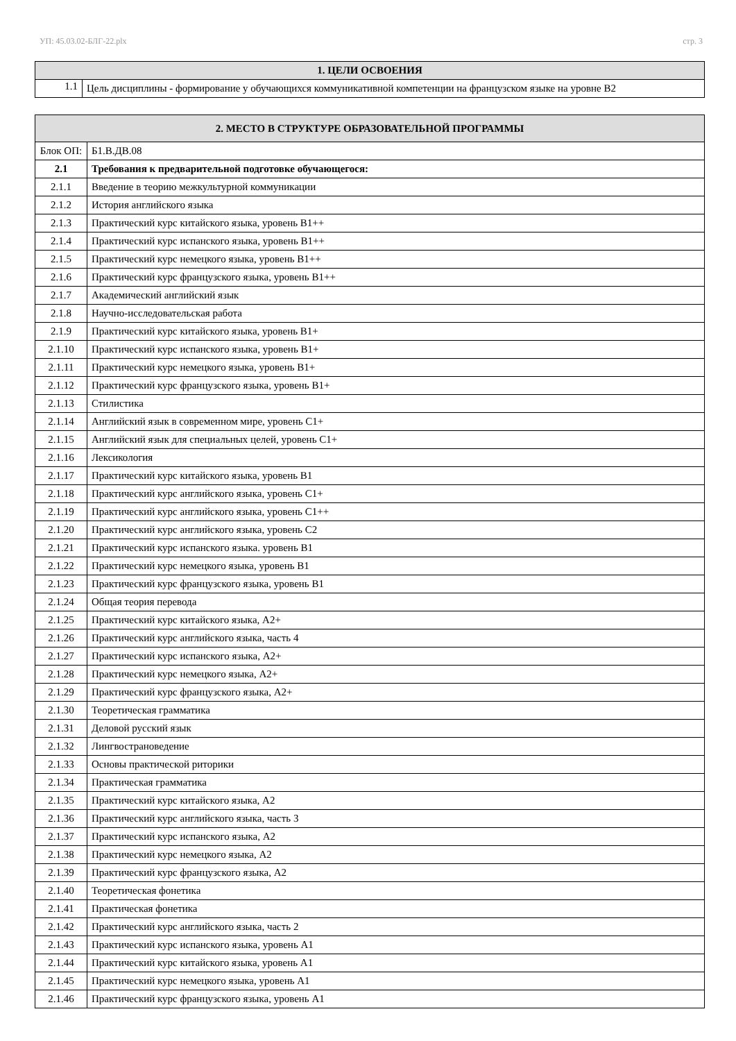УП: 45.03.02-БЛГ-22.plx стр. 3
| 1. ЦЕЛИ ОСВОЕНИЯ | |
| --- | --- |
| 1.1 | Цель дисциплины - формирование у обучающихся коммуникативной компетенции на французском языке на уровне B2 |
| 2. МЕСТО В СТРУКТУРЕ ОБРАЗОВАТЕЛЬНОЙ ПРОГРАММЫ | | |
| --- | --- | --- |
| Блок ОП: | | Б1.В.ДВ.08 |
| 2.1 | Требования к предварительной подготовке обучающегося: | |
| 2.1.1 | Введение в теорию межкультурной коммуникации | |
| 2.1.2 | История английского языка | |
| 2.1.3 | Практический курс китайского языка, уровень В1++ | |
| 2.1.4 | Практический курс испанского языка, уровень В1++ | |
| 2.1.5 | Практический курс немецкого языка, уровень В1++ | |
| 2.1.6 | Практический курс французского языка, уровень В1++ | |
| 2.1.7 | Академический английский язык | |
| 2.1.8 | Научно-исследовательская работа | |
| 2.1.9 | Практический курс китайского языка, уровень В1+ | |
| 2.1.10 | Практический курс испанского языка, уровень В1+ | |
| 2.1.11 | Практический курс немецкого языка, уровень В1+ | |
| 2.1.12 | Практический курс французского языка, уровень В1+ | |
| 2.1.13 | Стилистика | |
| 2.1.14 | Английский язык в современном мире, уровень С1+ | |
| 2.1.15 | Английский язык для специальных целей, уровень С1+ | |
| 2.1.16 | Лексикология | |
| 2.1.17 | Практический курс китайского языка, уровень В1 | |
| 2.1.18 | Практический курс английского языка, уровень С1+ | |
| 2.1.19 | Практический курс английского языка, уровень С1++ | |
| 2.1.20 | Практический курс английского языка, уровень С2 | |
| 2.1.21 | Практический курс испанского языка. уровень В1 | |
| 2.1.22 | Практический курс немецкого языка, уровень В1 | |
| 2.1.23 | Практический курс французского языка, уровень В1 | |
| 2.1.24 | Общая теория перевода | |
| 2.1.25 | Практический курс китайского языка, А2+ | |
| 2.1.26 | Практический курс английского языка, часть 4 | |
| 2.1.27 | Практический курс испанского языка, А2+ | |
| 2.1.28 | Практический курс немецкого языка, А2+ | |
| 2.1.29 | Практический курс французского языка, А2+ | |
| 2.1.30 | Теоретическая грамматика | |
| 2.1.31 | Деловой русский язык | |
| 2.1.32 | Лингвострановедение | |
| 2.1.33 | Основы практической риторики | |
| 2.1.34 | Практическая грамматика | |
| 2.1.35 | Практический курс китайского языка, А2 | |
| 2.1.36 | Практический курс английского языка, часть 3 | |
| 2.1.37 | Практический курс испанского языка, А2 | |
| 2.1.38 | Практический курс немецкого языка, А2 | |
| 2.1.39 | Практический курс французского языка, А2 | |
| 2.1.40 | Теоретическая фонетика | |
| 2.1.41 | Практическая фонетика | |
| 2.1.42 | Практический курс английского языка, часть 2 | |
| 2.1.43 | Практический курс испанского языка, уровень А1 | |
| 2.1.44 | Практический курс китайского языка, уровень А1 | |
| 2.1.45 | Практический курс немецкого языка, уровень А1 | |
| 2.1.46 | Практический курс французского языка, уровень А1 | |